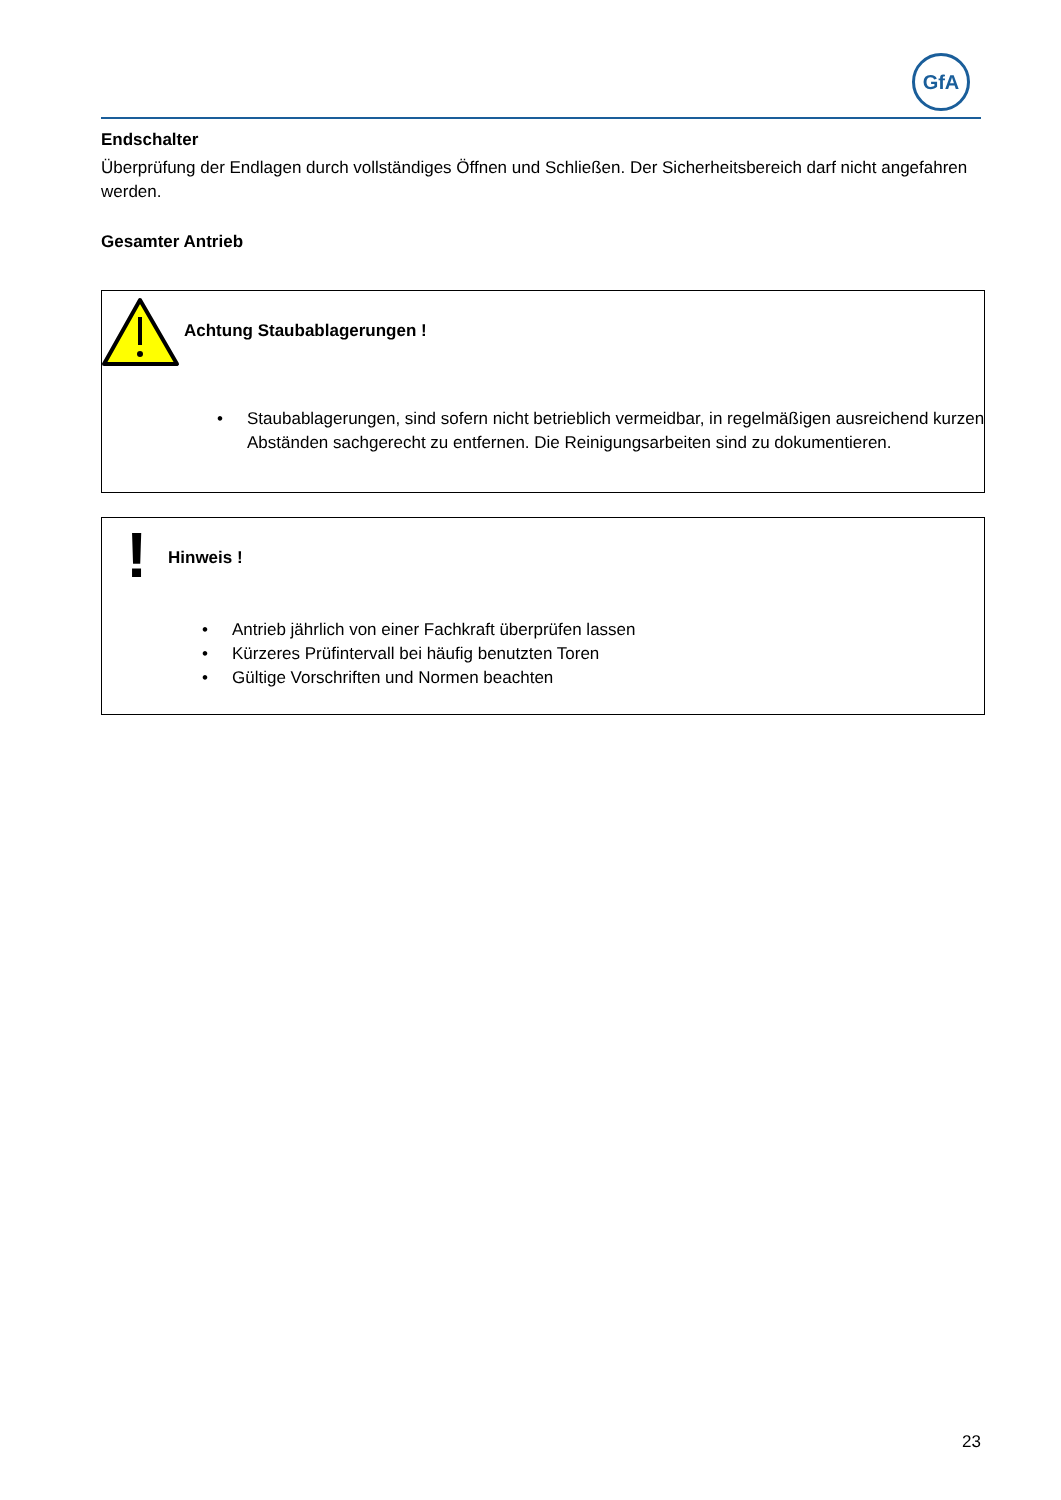GfA
Endschalter
Überprüfung der Endlagen durch vollständiges Öffnen und Schließen. Der Sicherheitsbereich darf nicht angefahren werden.
Gesamter Antrieb
Achtung Staubablagerungen !
• Staubablagerungen, sind sofern nicht betrieblich vermeidbar, in regelmäßigen ausreichend kurzen Abständen sachgerecht zu entfernen. Die Reinigungsarbeiten sind zu dokumentieren.
! Hinweis !
• Antrieb jährlich von einer Fachkraft überprüfen lassen
• Kürzeres Prüfintervall bei häufig benutzten Toren
• Gültige Vorschriften und Normen beachten
23